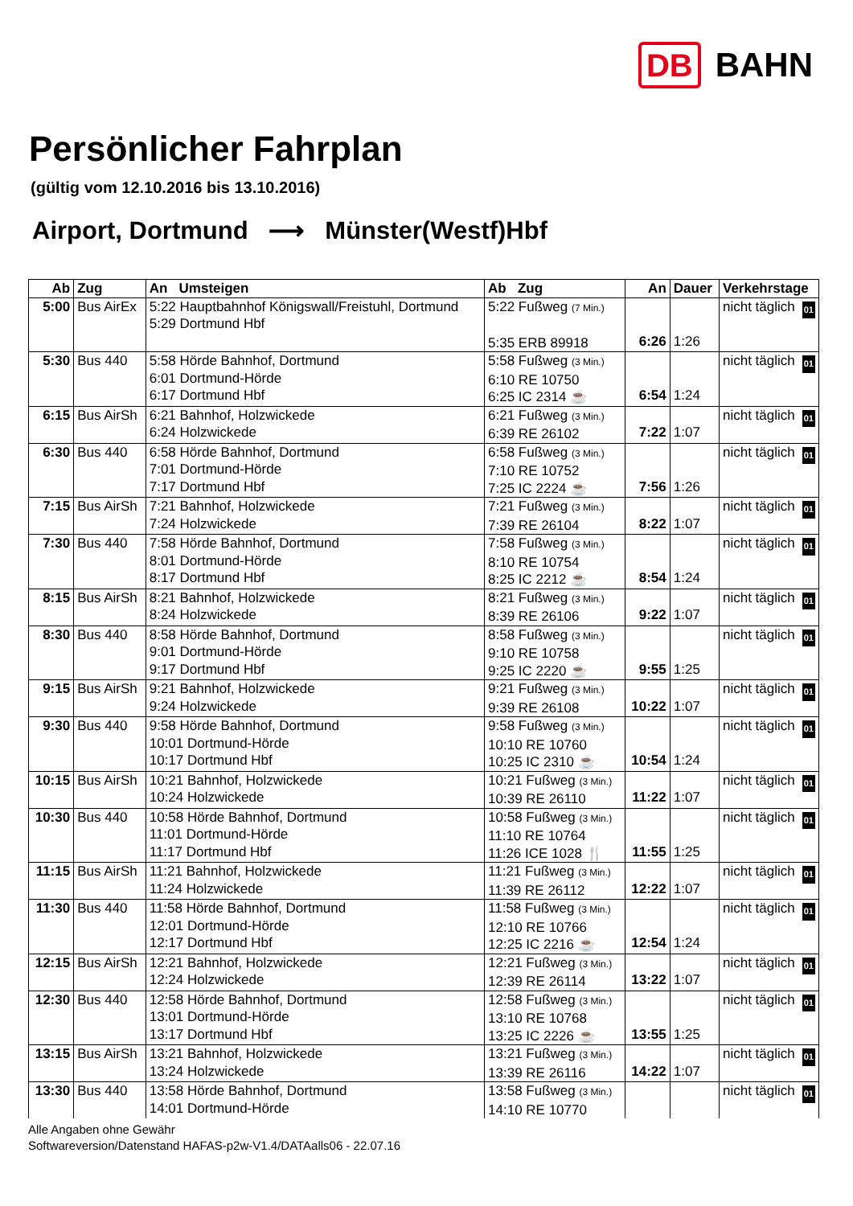DB BAHN
Persönlicher Fahrplan
(gültig vom 12.10.2016 bis 13.10.2016)
Airport, Dortmund ⟶ Münster(Westf)Hbf
| Ab | Zug | An Umsteigen | Ab Zug | An | Dauer | Verkehrstage |
| --- | --- | --- | --- | --- | --- | --- |
| 5:00 | Bus AirEx | 5:22 Hauptbahnhof Königswall/Freistuhl, Dortmund 5:29 Dortmund Hbf | 5:22 Fußweg (7 Min.) 5:35 ERB 89918 | 6:26 | 1:26 | nicht täglich 01 |
| 5:30 | Bus 440 | 5:58 Hörde Bahnhof, Dortmund 6:01 Dortmund-Hörde 6:17 Dortmund Hbf | 5:58 Fußweg (3 Min.) 6:10 RE 10750 6:25 IC 2314 ☕ | 6:54 | 1:24 | nicht täglich 01 |
| 6:15 | Bus AirSh | 6:21 Bahnhof, Holzwickede 6:24 Holzwickede | 6:21 Fußweg (3 Min.) 6:39 RE 26102 | 7:22 | 1:07 | nicht täglich 01 |
| 6:30 | Bus 440 | 6:58 Hörde Bahnhof, Dortmund 7:01 Dortmund-Hörde 7:17 Dortmund Hbf | 6:58 Fußweg (3 Min.) 7:10 RE 10752 7:25 IC 2224 ☕ | 7:56 | 1:26 | nicht täglich 01 |
| 7:15 | Bus AirSh | 7:21 Bahnhof, Holzwickede 7:24 Holzwickede | 7:21 Fußweg (3 Min.) 7:39 RE 26104 | 8:22 | 1:07 | nicht täglich 01 |
| 7:30 | Bus 440 | 7:58 Hörde Bahnhof, Dortmund 8:01 Dortmund-Hörde 8:17 Dortmund Hbf | 7:58 Fußweg (3 Min.) 8:10 RE 10754 8:25 IC 2212 ☕ | 8:54 | 1:24 | nicht täglich 01 |
| 8:15 | Bus AirSh | 8:21 Bahnhof, Holzwickede 8:24 Holzwickede | 8:21 Fußweg (3 Min.) 8:39 RE 26106 | 9:22 | 1:07 | nicht täglich 01 |
| 8:30 | Bus 440 | 8:58 Hörde Bahnhof, Dortmund 9:01 Dortmund-Hörde 9:17 Dortmund Hbf | 8:58 Fußweg (3 Min.) 9:10 RE 10758 9:25 IC 2220 ☕ | 9:55 | 1:25 | nicht täglich 01 |
| 9:15 | Bus AirSh | 9:21 Bahnhof, Holzwickede 9:24 Holzwickede | 9:21 Fußweg (3 Min.) 9:39 RE 26108 | 10:22 | 1:07 | nicht täglich 01 |
| 9:30 | Bus 440 | 9:58 Hörde Bahnhof, Dortmund 10:01 Dortmund-Hörde 10:17 Dortmund Hbf | 9:58 Fußweg (3 Min.) 10:10 RE 10760 10:25 IC 2310 ☕ | 10:54 | 1:24 | nicht täglich 01 |
| 10:15 | Bus AirSh | 10:21 Bahnhof, Holzwickede 10:24 Holzwickede | 10:21 Fußweg (3 Min.) 10:39 RE 26110 | 11:22 | 1:07 | nicht täglich 01 |
| 10:30 | Bus 440 | 10:58 Hörde Bahnhof, Dortmund 11:01 Dortmund-Hörde 11:17 Dortmund Hbf | 10:58 Fußweg (3 Min.) 11:10 RE 10764 11:26 ICE 1028 🍴 | 11:55 | 1:25 | nicht täglich 01 |
| 11:15 | Bus AirSh | 11:21 Bahnhof, Holzwickede 11:24 Holzwickede | 11:21 Fußweg (3 Min.) 11:39 RE 26112 | 12:22 | 1:07 | nicht täglich 01 |
| 11:30 | Bus 440 | 11:58 Hörde Bahnhof, Dortmund 12:01 Dortmund-Hörde 12:17 Dortmund Hbf | 11:58 Fußweg (3 Min.) 12:10 RE 10766 12:25 IC 2216 ☕ | 12:54 | 1:24 | nicht täglich 01 |
| 12:15 | Bus AirSh | 12:21 Bahnhof, Holzwickede 12:24 Holzwickede | 12:21 Fußweg (3 Min.) 12:39 RE 26114 | 13:22 | 1:07 | nicht täglich 01 |
| 12:30 | Bus 440 | 12:58 Hörde Bahnhof, Dortmund 13:01 Dortmund-Hörde 13:17 Dortmund Hbf | 12:58 Fußweg (3 Min.) 13:10 RE 10768 13:25 IC 2226 ☕ | 13:55 | 1:25 | nicht täglich 01 |
| 13:15 | Bus AirSh | 13:21 Bahnhof, Holzwickede 13:24 Holzwickede | 13:21 Fußweg (3 Min.) 13:39 RE 26116 | 14:22 | 1:07 | nicht täglich 01 |
| 13:30 | Bus 440 | 13:58 Hörde Bahnhof, Dortmund 14:01 Dortmund-Hörde | 13:58 Fußweg (3 Min.) 14:10 RE 10770 | | | nicht täglich 01 |
Alle Angaben ohne Gewähr
Softwareversion/Datenstand HAFAS-p2w-V1.4/DATAalls06 - 22.07.16